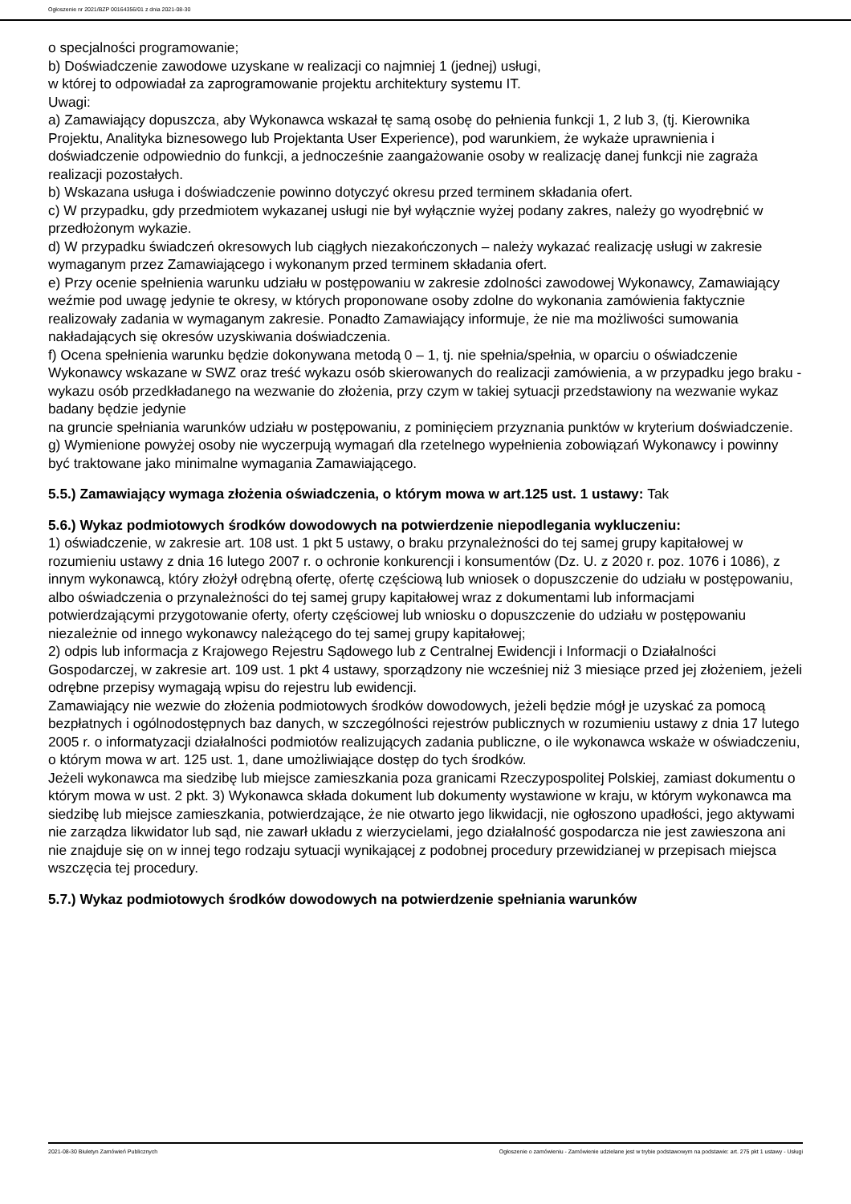Ogłoszenie nr 2021/BZP 00164356/01 z dnia 2021-08-30
o specjalności programowanie;
b) Doświadczenie zawodowe uzyskane w realizacji co najmniej 1 (jednej) usługi,
w której to odpowiadał za zaprogramowanie projektu architektury systemu IT.
Uwagi:
a) Zamawiający dopuszcza, aby Wykonawca wskazał tę samą osobę do pełnienia funkcji 1, 2 lub 3, (tj. Kierownika Projektu, Analityka biznesowego lub Projektanta User Experience), pod warunkiem, że wykaże uprawnienia i doświadczenie odpowiednio do funkcji, a jednocześnie zaangażowanie osoby w realizację danej funkcji nie zagraża realizacji pozostałych.
b) Wskazana usługa i doświadczenie powinno dotyczyć okresu przed terminem składania ofert.
c) W przypadku, gdy przedmiotem wykazanej usługi nie był wyłącznie wyżej podany zakres, należy go wyodrębnić w przedłożonym wykazie.
d) W przypadku świadczeń okresowych lub ciągłych niezakończonych – należy wykazać realizację usługi w zakresie wymaganym przez Zamawiającego i wykonanym przed terminem składania ofert.
e) Przy ocenie spełnienia warunku udziału w postępowaniu w zakresie zdolności zawodowej Wykonawcy, Zamawiający weźmie pod uwagę jedynie te okresy, w których proponowane osoby zdolne do wykonania zamówienia faktycznie realizowały zadania w wymaganym zakresie. Ponadto Zamawiający informuje, że nie ma możliwości sumowania nakładających się okresów uzyskiwania doświadczenia.
f) Ocena spełnienia warunku będzie dokonywana metodą 0 – 1, tj. nie spełnia/spełnia, w oparciu o oświadczenie Wykonawcy wskazane w SWZ oraz treść wykazu osób skierowanych do realizacji zamówienia, a w przypadku jego braku - wykazu osób przedkładanego na wezwanie do złożenia, przy czym w takiej sytuacji przedstawiony na wezwanie wykaz badany będzie jedynie
na gruncie spełniania warunków udziału w postępowaniu, z pominięciem przyznania punktów w kryterium doświadczenie.
g) Wymienione powyżej osoby nie wyczerpują wymagań dla rzetelnego wypełnienia zobowiązań Wykonawcy i powinny być traktowane jako minimalne wymagania Zamawiającego.
5.5.) Zamawiający wymaga złożenia oświadczenia, o którym mowa w art.125 ust. 1 ustawy: Tak
5.6.) Wykaz podmiotowych środków dowodowych na potwierdzenie niepodlegania wykluczeniu:
1) oświadczenie, w zakresie art. 108 ust. 1 pkt 5 ustawy, o braku przynależności do tej samej grupy kapitałowej w rozumieniu ustawy z dnia 16 lutego 2007 r. o ochronie konkurencji i konsumentów (Dz. U. z 2020 r. poz. 1076 i 1086), z innym wykonawcą, który złożył odrębną ofertę, ofertę częściową lub wniosek o dopuszczenie do udziału w postępowaniu, albo oświadczenia o przynależności do tej samej grupy kapitałowej wraz z dokumentami lub informacjami potwierdzającymi przygotowanie oferty, oferty częściowej lub wniosku o dopuszczenie do udziału w postępowaniu niezależnie od innego wykonawcy należącego do tej samej grupy kapitałowej;
2) odpis lub informacja z Krajowego Rejestru Sądowego lub z Centralnej Ewidencji i Informacji o Działalności Gospodarczej, w zakresie art. 109 ust. 1 pkt 4 ustawy, sporządzony nie wcześniej niż 3 miesiące przed jej złożeniem, jeżeli odrębne przepisy wymagają wpisu do rejestru lub ewidencji.
Zamawiający nie wezwie do złożenia podmiotowych środków dowodowych, jeżeli będzie mógł je uzyskać za pomocą bezpłatnych i ogólnodostępnych baz danych, w szczególności rejestrów publicznych w rozumieniu ustawy z dnia 17 lutego 2005 r. o informatyzacji działalności podmiotów realizujących zadania publiczne, o ile wykonawca wskaże w oświadczeniu, o którym mowa w art. 125 ust. 1, dane umożliwiające dostęp do tych środków.
Jeżeli wykonawca ma siedzibę lub miejsce zamieszkania poza granicami Rzeczypospolitej Polskiej, zamiast dokumentu o którym mowa w ust. 2 pkt. 3) Wykonawca składa dokument lub dokumenty wystawione w kraju, w którym wykonawca ma siedzibę lub miejsce zamieszkania, potwierdzające, że nie otwarto jego likwidacji, nie ogłoszono upadłości, jego aktywami nie zarządza likwidator lub sąd, nie zawarł układu z wierzycielami, jego działalność gospodarcza nie jest zawieszona ani nie znajduje się on w innej tego rodzaju sytuacji wynikającej z podobnej procedury przewidzianej w przepisach miejsca wszczęcia tej procedury.
5.7.) Wykaz podmiotowych środków dowodowych na potwierdzenie spełniania warunków
2021-08-30 Biuletyn Zamówień Publicznych Ogłoszenie o zamówieniu - Zamówienie udzielane jest w trybie podstawowym na podstawie: art. 275 pkt 1 ustawy - Usługi